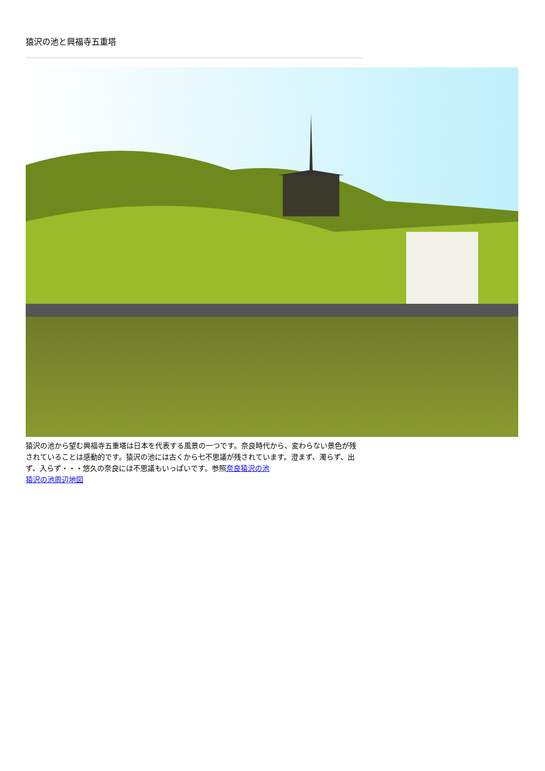猿沢の池と興福寺五重塔
猿沢の池から望む興福寺五重塔は日本を代表する風景の一つです。奈良時代から、変わらない景色が残されていることは感動的です。猿沢の池には古くから七不思議が残されています。澄まず、濁らず、出ず、入らず・・・悠久の奈良には不思議もいっぱいです。参照奈良猿沢の池
猿沢の池周辺地図